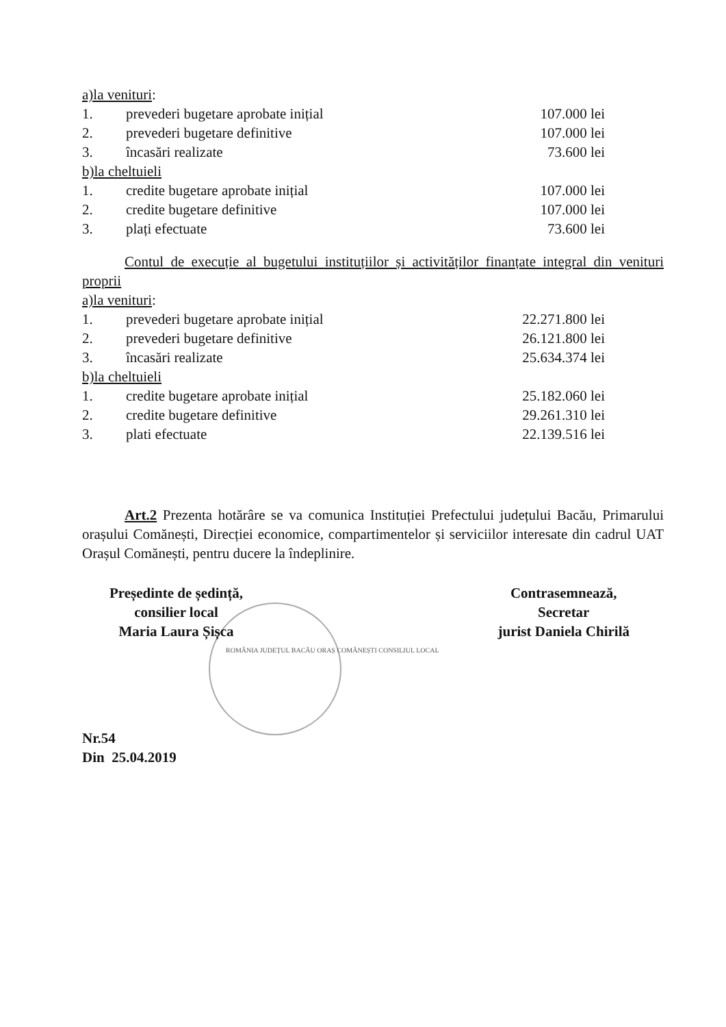a)la venituri:
1. prevederi bugetare aprobate inițial 107.000 lei
2. prevederi bugetare definitive 107.000 lei
3. încasări realizate 73.600 lei
b)la cheltuieli
1. credite bugetare aprobate inițial 107.000 lei
2. credite bugetare definitive 107.000 lei
3. plați efectuate 73.600 lei
Contul de execuție al bugetului instituțiilor și activităților finanțate integral din venituri proprii
a)la venituri:
1. prevederi bugetare aprobate inițial 22.271.800 lei
2. prevederi bugetare definitive 26.121.800 lei
3. încasări realizate 25.634.374 lei
b)la cheltuieli
1. credite bugetare aprobate inițial 25.182.060 lei
2. credite bugetare definitive 29.261.310 lei
3. plati efectuate 22.139.516 lei
Art.2 Prezenta hotărâre se va comunica Instituției Prefectului județului Bacău, Primarului orașului Comănești, Direcției economice, compartimentelor și serviciilor interesate din cadrul UAT Orașul Comănești, pentru ducere la îndeplinire.
Președinte de ședință,
consilier local
Maria Laura Șișca
Contrasemnează,
Secretar
jurist Daniela Chirilă
ROMÂNIA JUDEȚUL BACĂU ORAȘ COMĂNEȘTI CONSILIUL LOCAL
Nr.54
Din 25.04.2019